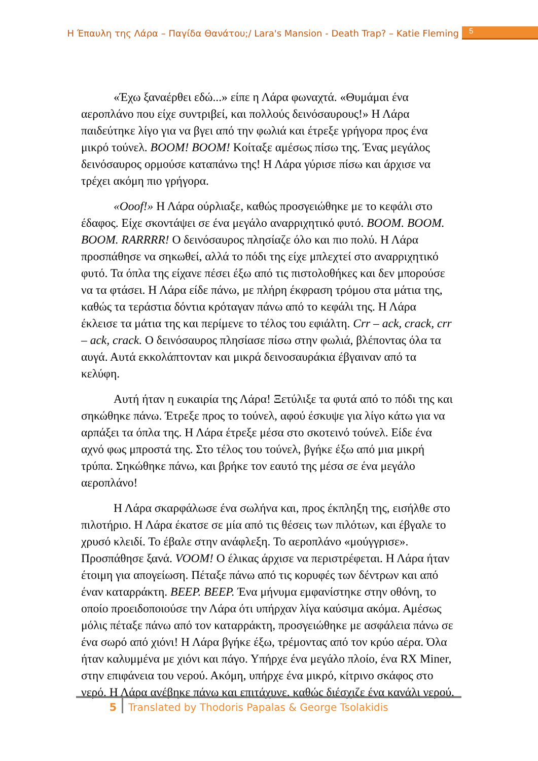Η Έπαυλη της Λάρα – Παγίδα Θανάτου;/ Lara's Mansion - Death Trap? – Katie Fleming 5
«Έχω ξαναέρθει εδώ...» είπε η Λάρα φωναχτά. «Θυμάμαι ένα αεροπλάνο που είχε συντριβεί, και πολλούς δεινόσαυρους!» Η Λάρα παιδεύτηκε λίγο για να βγει από την φωλιά και έτρεξε γρήγορα προς ένα μικρό τούνελ. BOOM! BOOM! Κοίταξε αμέσως πίσω της. Ένας μεγάλος δεινόσαυρος ορμούσε καταπάνω της! Η Λάρα γύρισε πίσω και άρχισε να τρέχει ακόμη πιο γρήγορα.
«Ooof!» Η Λάρα ούρλιαξε, καθώς προσγειώθηκε με το κεφάλι στο έδαφος. Είχε σκοντάψει σε ένα μεγάλο αναρριχητικό φυτό. BOOM. BOOM. BOOM. RARRRR! Ο δεινόσαυρος πλησίαζε όλο και πιο πολύ. Η Λάρα προσπάθησε να σηκωθεί, αλλά το πόδι της είχε μπλεχτεί στο αναρριχητικό φυτό. Τα όπλα της είχανε πέσει έξω από τις πιστολοθήκες και δεν μπορούσε να τα φτάσει. Η Λάρα είδε πάνω, με πλήρη έκφραση τρόμου στα μάτια της, καθώς τα τεράστια δόντια κρόταγαν πάνω από το κεφάλι της. Η Λάρα έκλεισε τα μάτια της και περίμενε το τέλος του εφιάλτη. Crr – ack, crack, crr – ack, crack. Ο δεινόσαυρος πλησίασε πίσω στην φωλιά, βλέποντας όλα τα αυγά. Αυτά εκκολάπτονταν και μικρά δεινοσαυράκια έβγαιναν από τα κελύφη.
Αυτή ήταν η ευκαιρία της Λάρα! Ξετύλιξε τα φυτά από το πόδι της και σηκώθηκε πάνω. Έτρεξε προς το τούνελ, αφού έσκυψε για λίγο κάτω για να αρπάξει τα όπλα της. Η Λάρα έτρεξε μέσα στο σκοτεινό τούνελ. Είδε ένα αχνό φως μπροστά της. Στο τέλος του τούνελ, βγήκε έξω από μια μικρή τρύπα. Σηκώθηκε πάνω, και βρήκε τον εαυτό της μέσα σε ένα μεγάλο αεροπλάνο!
Η Λάρα σκαρφάλωσε ένα σωλήνα και, προς έκπληξη της, εισήλθε στο πιλοτήριο. Η Λάρα έκατσε σε μία από τις θέσεις των πιλότων, και έβγαλε το χρυσό κλειδί. Το έβαλε στην ανάφλεξη. Το αεροπλάνο «μούγγρισε». Προσπάθησε ξανά. VOOM! Ο έλικας άρχισε να περιστρέφεται. Η Λάρα ήταν έτοιμη για απογείωση. Πέταξε πάνω από τις κορυφές των δέντρων και από έναν καταρράκτη. BEEP. BEEP. Ένα μήνυμα εμφανίστηκε στην οθόνη, το οποίο προειδοποιούσε την Λάρα ότι υπήρχαν λίγα καύσιμα ακόμα. Αμέσως μόλις πέταξε πάνω από τον καταρράκτη, προσγειώθηκε με ασφάλεια πάνω σε ένα σωρό από χιόνι! Η Λάρα βγήκε έξω, τρέμοντας από τον κρύο αέρα. Όλα ήταν καλυμμένα με χιόνι και πάγο. Υπήρχε ένα μεγάλο πλοίο, ένα RX Miner, στην επιφάνεια του νερού. Ακόμη, υπήρχε ένα μικρό, κίτρινο σκάφος στο νερό. Η Λάρα ανέβηκε πάνω και επιτάχυνε, καθώς διέσχιζε ένα κανάλι νερού,
5 Translated by Thodoris Papalas & George Tsolakidis